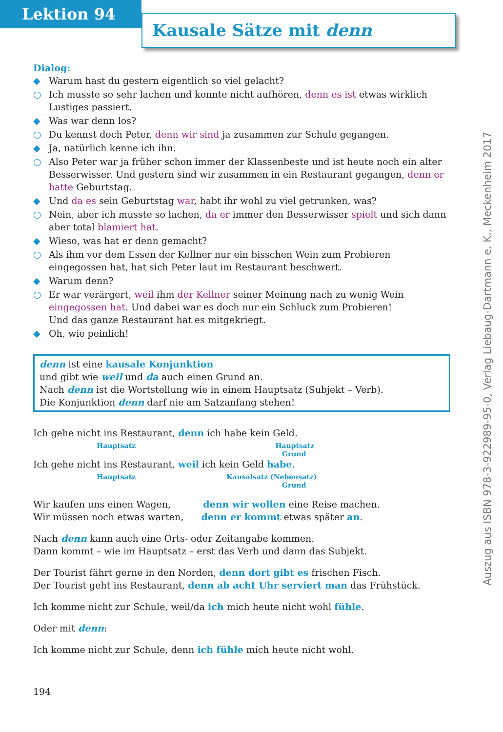Lektion 94
Kausale Sätze mit denn
Dialog:
◆ Warum hast du gestern eigentlich so viel gelacht?
○ Ich musste so sehr lachen und konnte nicht aufhören, denn es ist etwas wirklich Lustiges passiert.
◆ Was war denn los?
○ Du kennst doch Peter, denn wir sind ja zusammen zur Schule gegangen.
◆ Ja, natürlich kenne ich ihn.
○ Also Peter war ja früher schon immer der Klassenbeste und ist heute noch ein alter Besserwisser. Und gestern sind wir zusammen in ein Restaurant gegangen, denn er hatte Geburtstag.
◆ Und da es sein Geburtstag war, habt ihr wohl zu viel getrunken, was?
○ Nein, aber ich musste so lachen, da er immer den Besserwisser spielt und sich dann aber total blamiert hat.
◆ Wieso, was hat er denn gemacht?
○ Als ihm vor dem Essen der Kellner nur ein bisschen Wein zum Probieren eingegossen hat, hat sich Peter laut im Restaurant beschwert.
◆ Warum denn?
○ Er war verärgert, weil ihm der Kellner seiner Meinung nach zu wenig Wein eingegossen hat. Und dabei war es doch nur ein Schluck zum Probieren!
Und das ganze Restaurant hat es mitgekriegt.
◆ Oh, wie peinlich!
denn ist eine kausale Konjunktion
und gibt wie weil und da auch einen Grund an.
Nach denn ist die Wortstellung wie in einem Hauptsatz (Subjekt – Verb).
Die Konjunktion denn darf nie am Satzanfang stehen!
Ich gehe nicht ins Restaurant, denn ich habe kein Geld.
Hauptsatz Hauptsatz
Grund
Ich gehe nicht ins Restaurant, weil ich kein Geld habe.
Hauptsatz Kausalsatz (Nebensatz)
Grund
Wir kaufen uns einen Wagen, denn wir wollen eine Reise machen.
Wir müssen noch etwas warten, denn er kommt etwas später an.
Nach denn kann auch eine Orts- oder Zeitangabe kommen.
Dann kommt – wie im Hauptsatz – erst das Verb und dann das Subjekt.
Der Tourist fährt gerne in den Norden, denn dort gibt es frischen Fisch.
Der Tourist geht ins Restaurant, denn ab acht Uhr serviert man das Frühstück.
Ich komme nicht zur Schule, weil/da ich mich heute nicht wohl fühle.
Oder mit denn:
Ich komme nicht zur Schule, denn ich fühle mich heute nicht wohl.
194
Auszug aus ISBN 978-3-922989-95-0, Verlag Liebaug-Dartmann e. K., Meckenheim 2017